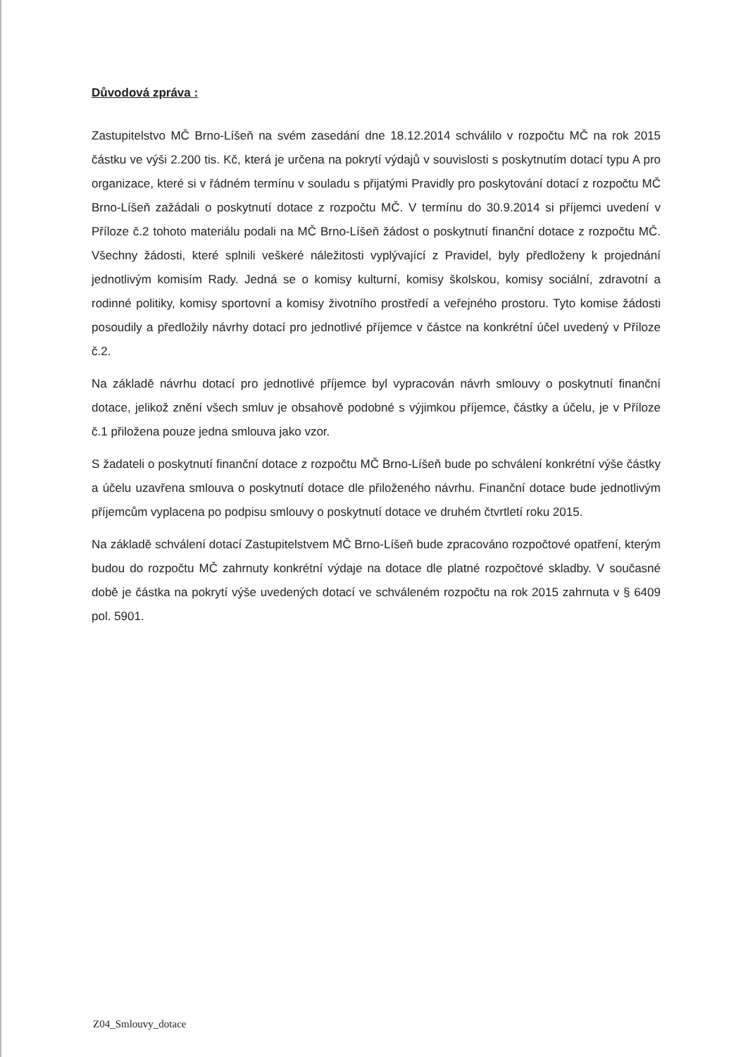Důvodová zpráva :
Zastupitelstvo MČ Brno-Líšeň na svém zasedání dne 18.12.2014 schválilo v rozpočtu MČ na rok 2015 částku ve výši 2.200 tis. Kč, která je určena na pokrytí výdajů v souvislosti s poskytnutím dotací typu A pro organizace, které si v řádném termínu v souladu s přijatými Pravidly pro poskytování dotací z rozpočtu MČ Brno-Líšeň zažádali o poskytnutí dotace z rozpočtu MČ. V termínu do 30.9.2014 si příjemci uvedení v Příloze č.2 tohoto materiálu podali na MČ Brno-Líšeň žádost o poskytnutí finanční dotace z rozpočtu MČ. Všechny žádosti, které splnili veškeré náležitosti vyplývající z Pravidel, byly předloženy k projednání jednotlivým komisím Rady. Jedná se o komisy kulturní, komisy školskou, komisy sociální, zdravotní a rodinné politiky, komisy sportovní a komisy životního prostředí a veřejného prostoru. Tyto komise žádosti posoudily a předložily návrhy dotací pro jednotlivé příjemce v částce na konkrétní účel uvedený v Příloze č.2.
Na základě návrhu dotací pro jednotlivé příjemce byl vypracován návrh smlouvy o poskytnutí finanční dotace, jelikož znění všech smluv je obsahově podobné s výjimkou příjemce, částky a účelu, je v Příloze č.1 přiložena pouze jedna smlouva jako vzor.
S žadateli o poskytnutí finanční dotace z rozpočtu MČ Brno-Líšeň bude po schválení konkrétní výše částky a účelu uzavřena smlouva o poskytnutí dotace dle přiloženého návrhu. Finanční dotace bude jednotlivým příjemcům vyplacena po podpisu smlouvy o poskytnutí dotace ve druhém čtvrtletí roku 2015.
Na základě schválení dotací Zastupitelstvem MČ Brno-Líšeň bude zpracováno rozpočtové opatření, kterým budou do rozpočtu MČ zahrnuty konkrétní výdaje na dotace dle platné rozpočtové skladby. V současné době je částka na pokrytí výše uvedených dotací ve schváleném rozpočtu na rok 2015 zahrnuta v § 6409 pol. 5901.
Z04_Smlouvy_dotace